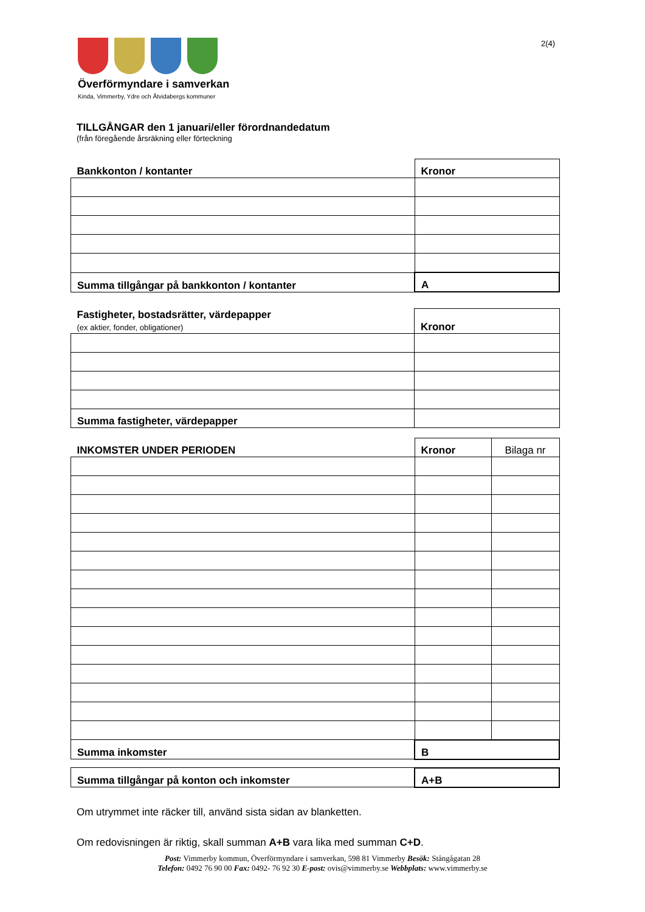Överförmyndare i samverkan
Kinda, Vimmerby, Ydre och Åtvidabergs kommuner
2(4)
TILLGÅNGAR den 1 januari/eller förordnandedatum
(från föregående årsräkning eller förteckning
| Bankkonton / kontanter | Kronor |
| Summa tillgångar på bankkonton / kontanter | A |
| Fastigheter, bostadsrätter, värdepapper (ex aktier, fonder, obligationer) | Kronor |
| Summa fastigheter, värdepapper | |
| INKOMSTER UNDER PERIODEN | Kronor | Bilaga nr |
| Summa inkomster | B | |
| Summa tillgångar på konton och inkomster | A+B |
Om utrymmet inte räcker till, använd sista sidan av blanketten.
Om redovisningen är riktig, skall summan A+B vara lika med summan C+D.
Post: Vimmerby kommun, Överförmyndare i samverkan, 598 81 Vimmerby Besök: Stångågatan 28
Telefon: 0492 76 90 00 Fax: 0492- 76 92 30 E-post: ovis@vimmerby.se Webbplats: www.vimmerby.se